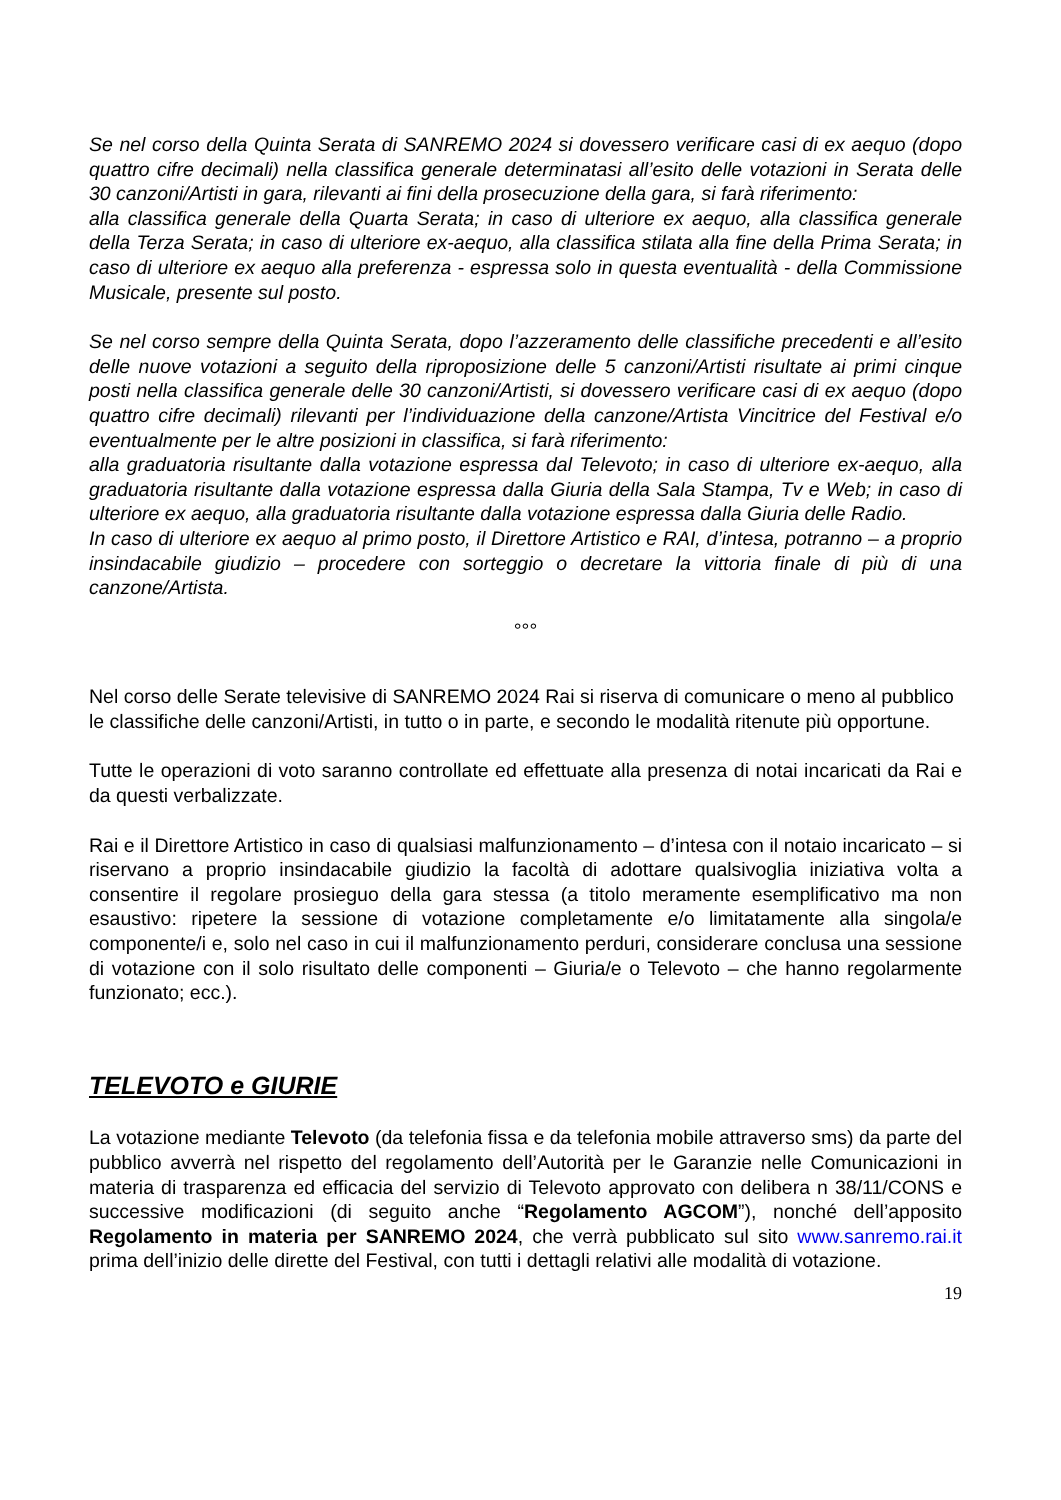Se nel corso della Quinta Serata di SANREMO 2024 si dovessero verificare casi di ex aequo (dopo quattro cifre decimali) nella classifica generale determinatasi all’esito delle votazioni in Serata delle 30 canzoni/Artisti in gara, rilevanti ai fini della prosecuzione della gara, si farà riferimento:
alla classifica generale della Quarta Serata; in caso di ulteriore ex aequo, alla classifica generale della Terza Serata; in caso di ulteriore ex-aequo, alla classifica stilata alla fine della Prima Serata; in caso di ulteriore ex aequo alla preferenza - espressa solo in questa eventualità - della Commissione Musicale, presente sul posto.
Se nel corso sempre della Quinta Serata, dopo l’azzeramento delle classifiche precedenti e all’esito delle nuove votazioni a seguito della riproposizione delle 5 canzoni/Artisti risultate ai primi cinque posti nella classifica generale delle 30 canzoni/Artisti, si dovessero verificare casi di ex aequo (dopo quattro cifre decimali) rilevanti per l’individuazione della canzone/Artista Vincitrice del Festival e/o eventualmente per le altre posizioni in classifica, si farà riferimento:
alla graduatoria risultante dalla votazione espressa dal Televoto; in caso di ulteriore ex-aequo, alla graduatoria risultante dalla votazione espressa dalla Giuria della Sala Stampa, Tv e Web; in caso di ulteriore ex aequo, alla graduatoria risultante dalla votazione espressa dalla Giuria delle Radio.
In caso di ulteriore ex aequo al primo posto, il Direttore Artistico e RAI, d’intesa, potranno – a proprio insindacabile giudizio – procedere con sorteggio o decretare la vittoria finale di più di una canzone/Artista.
°°°
Nel corso delle Serate televisive di SANREMO 2024 Rai si riserva di comunicare o meno al pubblico le classifiche delle canzoni/Artisti, in tutto o in parte, e secondo le modalità ritenute più opportune.
Tutte le operazioni di voto saranno controllate ed effettuate alla presenza di notai incaricati da Rai e da questi verbalizzate.
Rai e il Direttore Artistico in caso di qualsiasi malfunzionamento – d’intesa con il notaio incaricato – si riservano a proprio insindacabile giudizio la facoltà di adottare qualsivoglia iniziativa volta a consentire il regolare prosieguo della gara stessa (a titolo meramente esemplificativo ma non esaustivo: ripetere la sessione di votazione completamente e/o limitatamente alla singola/e componente/i e, solo nel caso in cui il malfunzionamento perduri, considerare conclusa una sessione di votazione con il solo risultato delle componenti – Giuria/e o Televoto – che hanno regolarmente funzionato; ecc.).
TELEVOTO e GIURIE
La votazione mediante Televoto (da telefonia fissa e da telefonia mobile attraverso sms) da parte del pubblico avverrà nel rispetto del regolamento dell’Autorità per le Garanzie nelle Comunicazioni in materia di trasparenza ed efficacia del servizio di Televoto approvato con delibera n 38/11/CONS e successive modificazioni (di seguito anche “Regolamento AGCOM”), nonché dell’apposito Regolamento in materia per SANREMO 2024, che verrà pubblicato sul sito www.sanremo.rai.it prima dell’inizio delle dirette del Festival, con tutti i dettagli relativi alle modalità di votazione.
19